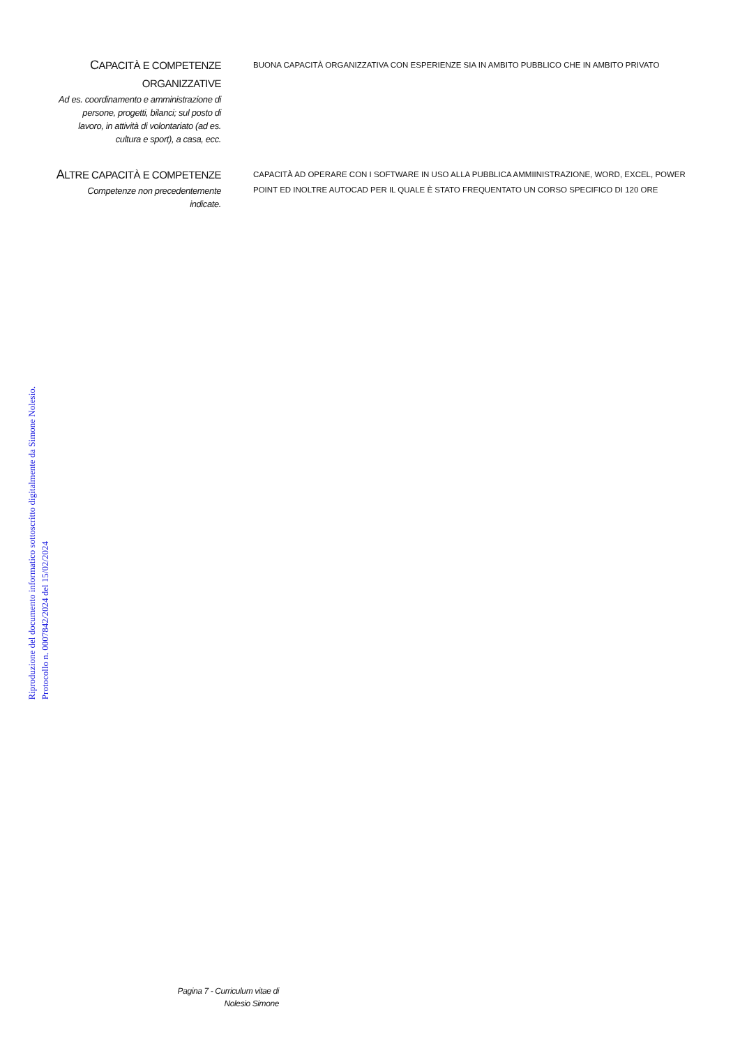Riproduzione del documento informatico sottoscritto digitalmente da Simone Nolesio.
Protocollo n. 0007842/2024 del 15/02/2024
CAPACITÀ E COMPETENZE
ORGANIZZATIVE
Ad es. coordinamento e amministrazione di persone, progetti, bilanci; sul posto di lavoro, in attività di volontariato (ad es. cultura e sport), a casa, ecc.
BUONA CAPACITÀ ORGANIZZATIVA CON ESPERIENZE SIA IN AMBITO PUBBLICO CHE IN AMBITO PRIVATO
ALTRE CAPACITÀ E COMPETENZE
Competenze non precedentemente indicate.
CAPACITÀ AD OPERARE CON I SOFTWARE IN USO ALLA PUBBLICA AMMIINISTRAZIONE, WORD, EXCEL, POWER POINT ED INOLTRE AUTOCAD PER IL QUALE È STATO FREQUENTATO UN CORSO SPECIFICO DI 120 ORE
Pagina 7 - Curriculum vitae di
Nolesio Simone